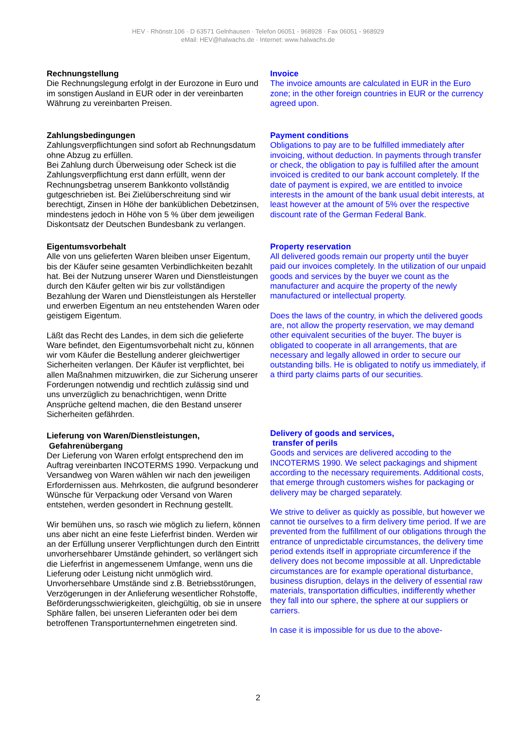HEV · Rhönstr.106 · D 63571 Gelnhausen · Telefon 06051 - 968928 · Fax 06051 - 968929
eMail: HEV@halwachs.de · Internet: www.halwachs.de
Rechnungstellung
Die Rechnungslegung erfolgt in der Eurozone in Euro und im sonstigen Ausland in EUR oder in der vereinbarten Währung zu vereinbarten Preisen.
Zahlungsbedingungen
Zahlungsverpflichtungen sind sofort ab Rechnungsdatum ohne Abzug zu erfüllen.
Bei Zahlung durch Überweisung oder Scheck ist die Zahlungsverpflichtung erst dann erfüllt, wenn der Rechnungsbetrag unserem Bankkonto vollständig gutgeschrieben ist. Bei Zielüberschreitung sind wir berechtigt, Zinsen in Höhe der banküblichen Debetzinsen, mindestens jedoch in Höhe von 5 % über dem jeweiligen Diskontsatz der Deutschen Bundesbank zu verlangen.
Eigentumsvorbehalt
Alle von uns gelieferten Waren bleiben unser Eigentum, bis der Käufer seine gesamten Verbindlichkeiten bezahlt hat. Bei der Nutzung unserer Waren und Dienstleistungen durch den Käufer gelten wir bis zur vollständigen Bezahlung der Waren und Dienstleistungen als Hersteller und erwerben Eigentum an neu entstehenden Waren oder geistigem Eigentum.
Läßt das Recht des Landes, in dem sich die gelieferte Ware befindet, den Eigentumsvorbehalt nicht zu, können wir vom Käufer die Bestellung anderer gleichwertiger Sicherheiten verlangen. Der Käufer ist verpflichtet, bei allen Maßnahmen mitzuwirken, die zur Sicherung unserer Forderungen notwendig und rechtlich zulässig sind und uns unverzüglich zu benachrichtigen, wenn Dritte Ansprüche geltend machen, die den Bestand unserer Sicherheiten gefährden.
Lieferung von Waren/Dienstleistungen,
Gefahrenübergang
Der Lieferung von Waren erfolgt entsprechend den im Auftrag vereinbarten INCOTERMS 1990. Verpackung und Versandweg von Waren wählen wir nach den jeweiligen Erfordernissen aus. Mehrkosten, die aufgrund besonderer Wünsche für Verpackung oder Versand von Waren entstehen, werden gesondert in Rechnung gestellt.
Wir bemühen uns, so rasch wie möglich zu liefern, können uns aber nicht an eine feste Lieferfrist binden. Werden wir an der Erfüllung unserer Verpflichtungen durch den Eintritt unvorhersehbarer Umstände gehindert, so verlängert sich die Lieferfrist in angemessenem Umfange, wenn uns die Lieferung oder Leistung nicht unmöglich wird. Unvorhersehbare Umstände sind z.B. Betriebsstörungen, Verzögerungen in der Anlieferung wesentlicher Rohstoffe, Beförderungsschwierigkeiten, gleichgültig, ob sie in unsere Sphäre fallen, bei unseren Lieferanten oder bei dem betroffenen Transportunternehmen eingetreten sind.
Invoice
The invoice amounts are calculated in EUR in the Euro zone; in the other foreign countries in EUR or the currency agreed upon.
Payment conditions
Obligations to pay are to be fulfilled immediately after invoicing, without deduction. In payments through transfer or check, the obligation to pay is fulfilled after the amount invoiced is credited to our bank account completely. If the date of payment is expired, we are entitled to invoice interests in the amount of the bank usual debit interests, at least however at the amount of 5% over the respective discount rate of the German Federal Bank.
Property reservation
All delivered goods remain our property until the buyer paid our invoices completely. In the utilization of our unpaid goods and services by the buyer we count as the manufacturer and acquire the property of the newly manufactured or intellectual property.
Does the laws of the country, in which the delivered goods are, not allow the property reservation, we may demand other equivalent securities of the buyer. The buyer is obligated to cooperate in all arrangements, that are necessary and legally allowed in order to secure our outstanding bills. He is obligated to notify us immediately, if a third party claims parts of our securities.
Delivery of goods and services,
transfer of perils
Goods and services are delivered accoding to the INCOTERMS 1990. We select packagings and shipment according to the necessary requirements. Additional costs, that emerge through customers wishes for packaging or delivery may be charged separately.
We strive to deliver as quickly as possible, but however we cannot tie ourselves to a firm delivery time period. If we are prevented from the fulfillment of our obligations through the entrance of unpredictable circumstances, the delivery time period extends itself in appropriate circumference if the delivery does not become impossible at all. Unpredictable circumstances are for example operational disturbance, business disruption, delays in the delivery of essential raw materials, transportation difficulties, indifferently whether they fall into our sphere, the sphere at our suppliers or carriers.
In case it is impossible for us due to the above-
2